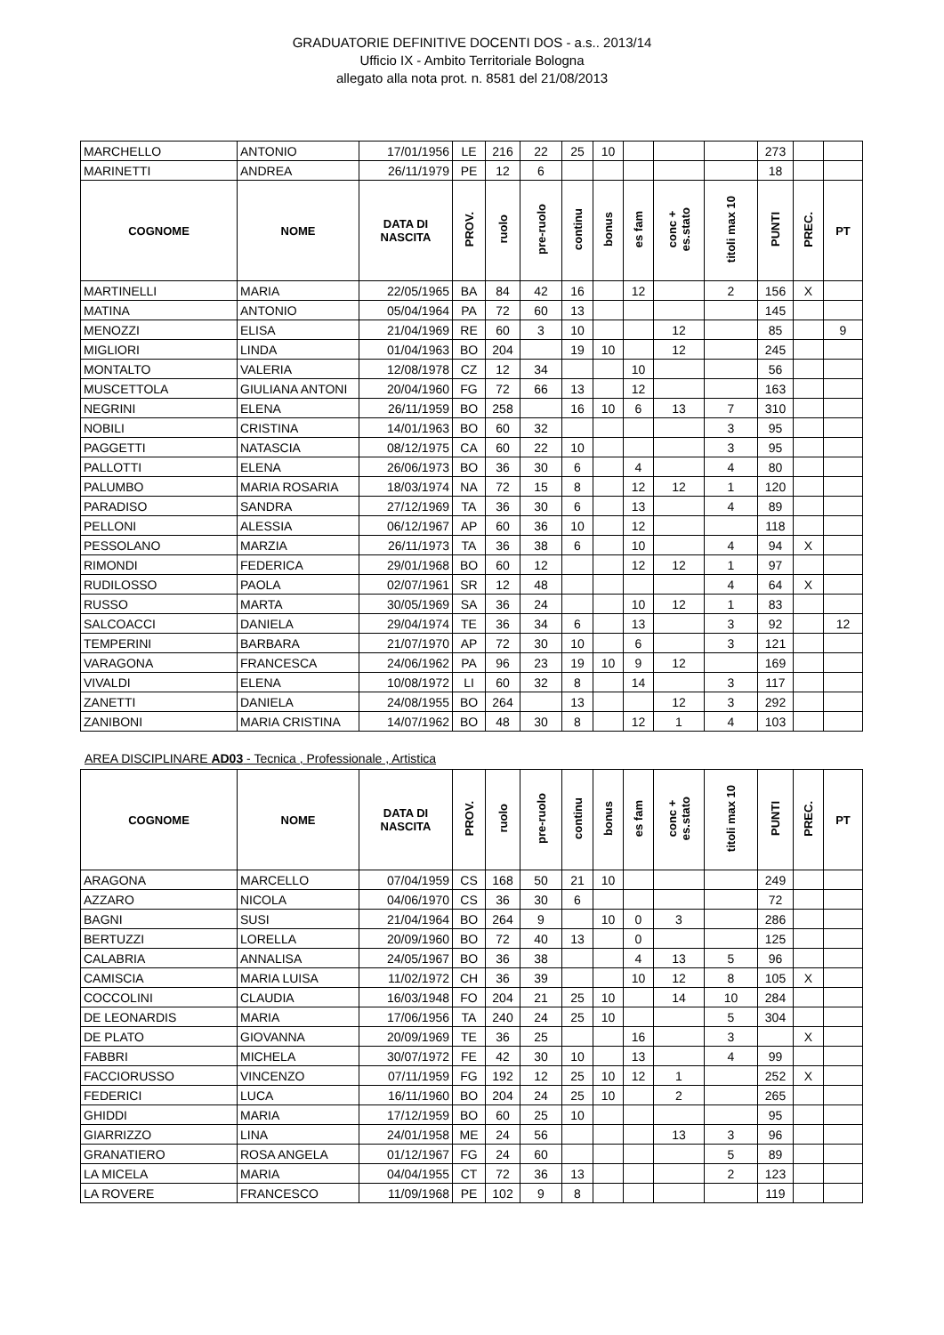GRADUATORIE DEFINITIVE DOCENTI DOS - a.s.. 2013/14
Ufficio IX - Ambito Territoriale Bologna
allegato alla nota prot. n. 8581 del 21/08/2013
| MARCHELLO | ANTONIO | 17/01/1956 | LE | 216 | 22 | 25 | 10 | | | | 273 | | |
| MARINETTI | ANDREA | 26/11/1979 | PE | 12 | 6 | | | | | | 18 | | |
| COGNOME | NOME | DATA DI NASCITA | PROV. | ruolo | pre-ruolo | continu | bonus | es fam | conc + es.stato | titoli max 10 | PUNTI | PREC. | PT |
| MARTINELLI | MARIA | 22/05/1965 | BA | 84 | 42 | 16 | | 12 | | 2 | 156 | X | |
| MATINA | ANTONIO | 05/04/1964 | PA | 72 | 60 | 13 | | | | | 145 | | |
| MENOZZI | ELISA | 21/04/1969 | RE | 60 | 3 | 10 | | | 12 | | 85 | | 9 |
| MIGLIORI | LINDA | 01/04/1963 | BO | 204 | | 19 | 10 | | 12 | | 245 | | |
| MONTALTO | VALERIA | 12/08/1978 | CZ | 12 | 34 | | | 10 | | | 56 | | |
| MUSCETTOLA | GIULIANA ANTONI | 20/04/1960 | FG | 72 | 66 | 13 | | 12 | | | 163 | | |
| NEGRINI | ELENA | 26/11/1959 | BO | 258 | | 16 | 10 | 6 | 13 | 7 | 310 | | |
| NOBILI | CRISTINA | 14/01/1963 | BO | 60 | 32 | | | | | 3 | 95 | | |
| PAGGETTI | NATASCIA | 08/12/1975 | CA | 60 | 22 | 10 | | | | 3 | 95 | | |
| PALLOTTI | ELENA | 26/06/1973 | BO | 36 | 30 | 6 | | 4 | | 4 | 80 | | |
| PALUMBO | MARIA ROSARIA | 18/03/1974 | NA | 72 | 15 | 8 | | 12 | 12 | 1 | 120 | | |
| PARADISO | SANDRA | 27/12/1969 | TA | 36 | 30 | 6 | | 13 | | 4 | 89 | | |
| PELLONI | ALESSIA | 06/12/1967 | AP | 60 | 36 | 10 | | 12 | | | 118 | | |
| PESSOLANO | MARZIA | 26/11/1973 | TA | 36 | 38 | 6 | | 10 | | 4 | 94 | X | |
| RIMONDI | FEDERICA | 29/01/1968 | BO | 60 | 12 | | | 12 | 12 | 1 | 97 | | |
| RUDILOSSO | PAOLA | 02/07/1961 | SR | 12 | 48 | | | | | 4 | 64 | X | |
| RUSSO | MARTA | 30/05/1969 | SA | 36 | 24 | | | 10 | 12 | 1 | 83 | | |
| SALCOACCI | DANIELA | 29/04/1974 | TE | 36 | 34 | 6 | | 13 | | 3 | 92 | | 12 |
| TEMPERINI | BARBARA | 21/07/1970 | AP | 72 | 30 | 10 | | 6 | | 3 | 121 | | |
| VARAGONA | FRANCESCA | 24/06/1962 | PA | 96 | 23 | 19 | 10 | 9 | 12 | | 169 | | |
| VIVALDI | ELENA | 10/08/1972 | LI | 60 | 32 | 8 | | 14 | | 3 | 117 | | |
| ZANETTI | DANIELA | 24/08/1955 | BO | 264 | | 13 | | | 12 | 3 | 292 | | |
| ZANIBONI | MARIA CRISTINA | 14/07/1962 | BO | 48 | 30 | 8 | | 12 | 1 | 4 | 103 | | |
AREA DISCIPLINARE AD03 - Tecnica , Professionale , Artistica
| COGNOME | NOME | DATA DI NASCITA | PROV. | ruolo | pre-ruolo | continu | bonus | es fam | conc + es.stato | titoli max 10 | PUNTI | PREC. | PT |
| --- | --- | --- | --- | --- | --- | --- | --- | --- | --- | --- | --- | --- | --- |
| ARAGONA | MARCELLO | 07/04/1959 | CS | 168 | 50 | 21 | 10 | | | | 249 | | |
| AZZARO | NICOLA | 04/06/1970 | CS | 36 | 30 | 6 | | | | | 72 | | |
| BAGNI | SUSI | 21/04/1964 | BO | 264 | 9 | | 10 | 0 | 3 | | 286 | | |
| BERTUZZI | LORELLA | 20/09/1960 | BO | 72 | 40 | 13 | | 0 | | | 125 | | |
| CALABRIA | ANNALISA | 24/05/1967 | BO | 36 | 38 | | | 4 | 13 | 5 | 96 | | |
| CAMISCIA | MARIA LUISA | 11/02/1972 | CH | 36 | 39 | | | 10 | 12 | 8 | 105 | X | |
| COCCOLINI | CLAUDIA | 16/03/1948 | FO | 204 | 21 | 25 | 10 | | 14 | 10 | 284 | | |
| DE LEONARDIS | MARIA | 17/06/1956 | TA | 240 | 24 | 25 | 10 | | | 5 | 304 | | |
| DE PLATO | GIOVANNA | 20/09/1969 | TE | 36 | 25 | | | 16 | | 3 | | X | |
| FABBRI | MICHELA | 30/07/1972 | FE | 42 | 30 | 10 | | 13 | | 4 | 99 | | |
| FACCIORUSSO | VINCENZO | 07/11/1959 | FG | 192 | 12 | 25 | 10 | 12 | 1 | | 252 | X | |
| FEDERICI | LUCA | 16/11/1960 | BO | 204 | 24 | 25 | 10 | | 2 | | 265 | | |
| GHIDDI | MARIA | 17/12/1959 | BO | 60 | 25 | 10 | | | | | 95 | | |
| GIARRIZZO | LINA | 24/01/1958 | ME | 24 | 56 | | | | 13 | 3 | 96 | | |
| GRANATIERO | ROSA ANGELA | 01/12/1967 | FG | 24 | 60 | | | | | 5 | 89 | | |
| LA MICELA | MARIA | 04/04/1955 | CT | 72 | 36 | 13 | | | | 2 | 123 | | |
| LA ROVERE | FRANCESCO | 11/09/1968 | PE | 102 | 9 | 8 | | | | | 119 | | |